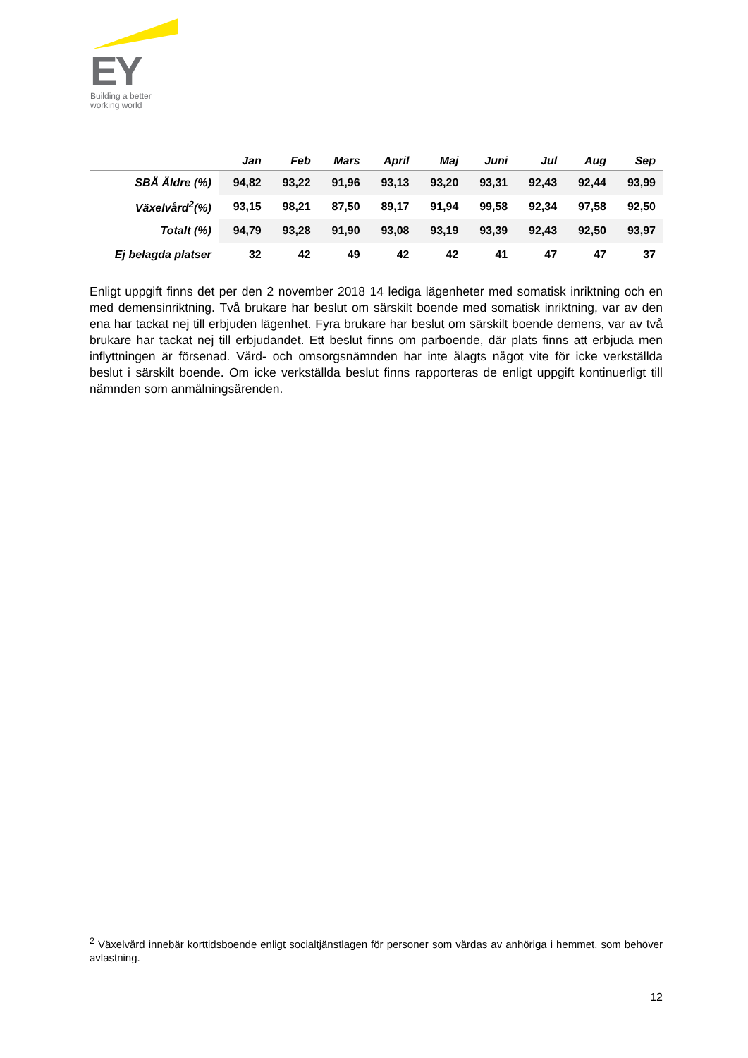EY
Building a better
working world
| | Jan | Feb | Mars | April | Maj | Juni | Jul | Aug | Sep |
| --- | --- | --- | --- | --- | --- | --- | --- | --- | --- |
| SBÄ Äldre (%) | 94,82 | 93,22 | 91,96 | 93,13 | 93,20 | 93,31 | 92,43 | 92,44 | 93,99 |
| Växelvård<sup>2</sup>(%) | 93,15 | 98,21 | 87,50 | 89,17 | 91,94 | 99,58 | 92,34 | 97,58 | 92,50 |
| Totalt (%) | 94,79 | 93,28 | 91,90 | 93,08 | 93,19 | 93,39 | 92,43 | 92,50 | 93,97 |
| Ej belagda platser | 32 | 42 | 49 | 42 | 42 | 41 | 47 | 47 | 37 |
Enligt uppgift finns det per den 2 november 2018 14 lediga lägenheter med somatisk inriktning och en med demensinriktning. Två brukare har beslut om särskilt boende med somatisk inriktning, var av den ena har tackat nej till erbjuden lägenhet. Fyra brukare har beslut om särskilt boende demens, var av två brukare har tackat nej till erbjudandet. Ett beslut finns om parboende, där plats finns att erbjuda men inflyttningen är försenad. Vård- och omsorgsnämnden har inte ålagts något vite för icke verkställda beslut i särskilt boende. Om icke verkställda beslut finns rapporteras de enligt uppgift kontinuerligt till nämnden som anmälningsärenden.
<sup>2</sup> Växelvård innebär korttidsboende enligt socialtjänstlagen för personer som vårdas av anhöriga i hemmet, som behöver avlastning.
12